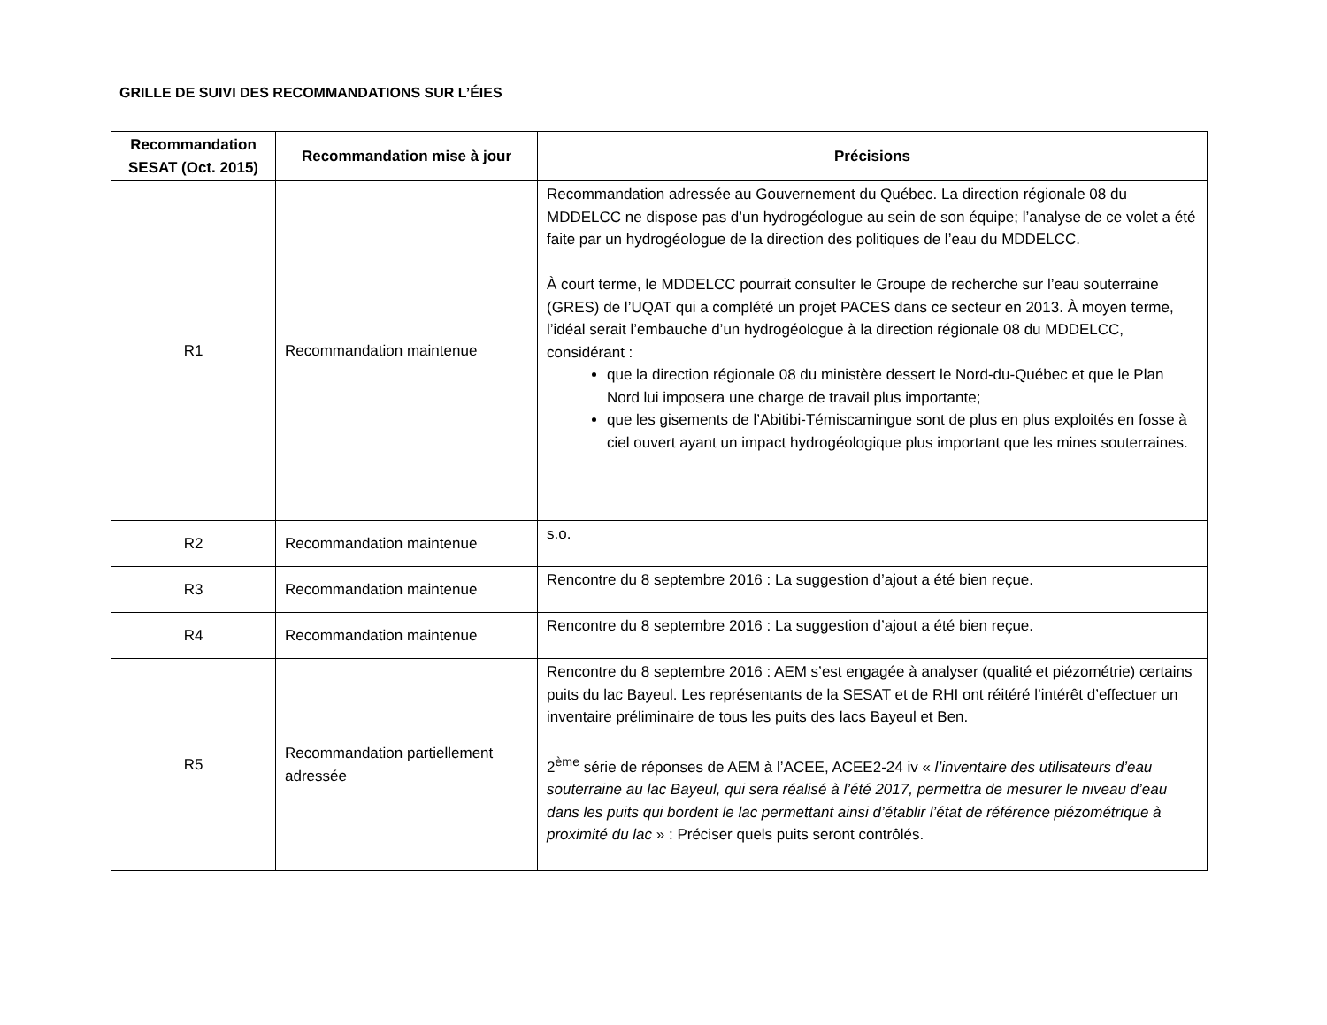GRILLE DE SUIVI DES RECOMMANDATIONS SUR L’ÉIES
| Recommandation SESAT (Oct. 2015) | Recommandation mise à jour | Précisions |
| --- | --- | --- |
| R1 | Recommandation maintenue | Recommandation adressée au Gouvernement du Québec. La direction régionale 08 du MDDELCC ne dispose pas d’un hydrogéologue au sein de son équipe; l’analyse de ce volet a été faite par un hydrogéologue de la direction des politiques de l’eau du MDDELCC. À court terme, le MDDELCC pourrait consulter le Groupe de recherche sur l’eau souterraine (GRES) de l’UQAT qui a complété un projet PACES dans ce secteur en 2013. À moyen terme, l’idéal serait l’embauche d’un hydrogéologue à la direction régionale 08 du MDDELCC, considérant : que la direction régionale 08 du ministère dessert le Nord-du-Québec et que le Plan Nord lui imposera une charge de travail plus importante; que les gisements de l’Abitibi-Témiscamingue sont de plus en plus exploités en fosse à ciel ouvert ayant un impact hydrogéologique plus important que les mines souterraines. |
| R2 | Recommandation maintenue | s.o. |
| R3 | Recommandation maintenue | Rencontre du 8 septembre 2016 : La suggestion d’ajout a été bien reçue. |
| R4 | Recommandation maintenue | Rencontre du 8 septembre 2016 : La suggestion d’ajout a été bien reçue. |
| R5 | Recommandation partiellement adressée | Rencontre du 8 septembre 2016 : AEM s’est engagée à analyser (qualité et piézométrie) certains puits du lac Bayeul. Les représentants de la SESAT et de RHI ont réitéré l’intérêt d’effectuer un inventaire préliminaire de tous les puits des lacs Bayeul et Ben. 2<sup>ème</sup> série de réponses de AEM à l’ACEE, ACEE2-24 iv « l’inventaire des utilisateurs d’eau souterraine au lac Bayeul, qui sera réalisé à l’été 2017, permettra de mesurer le niveau d’eau dans les puits qui bordent le lac permettant ainsi d’établir l’état de référence piézométrique à proximité du lac » : Préciser quels puits seront contrôlés. |